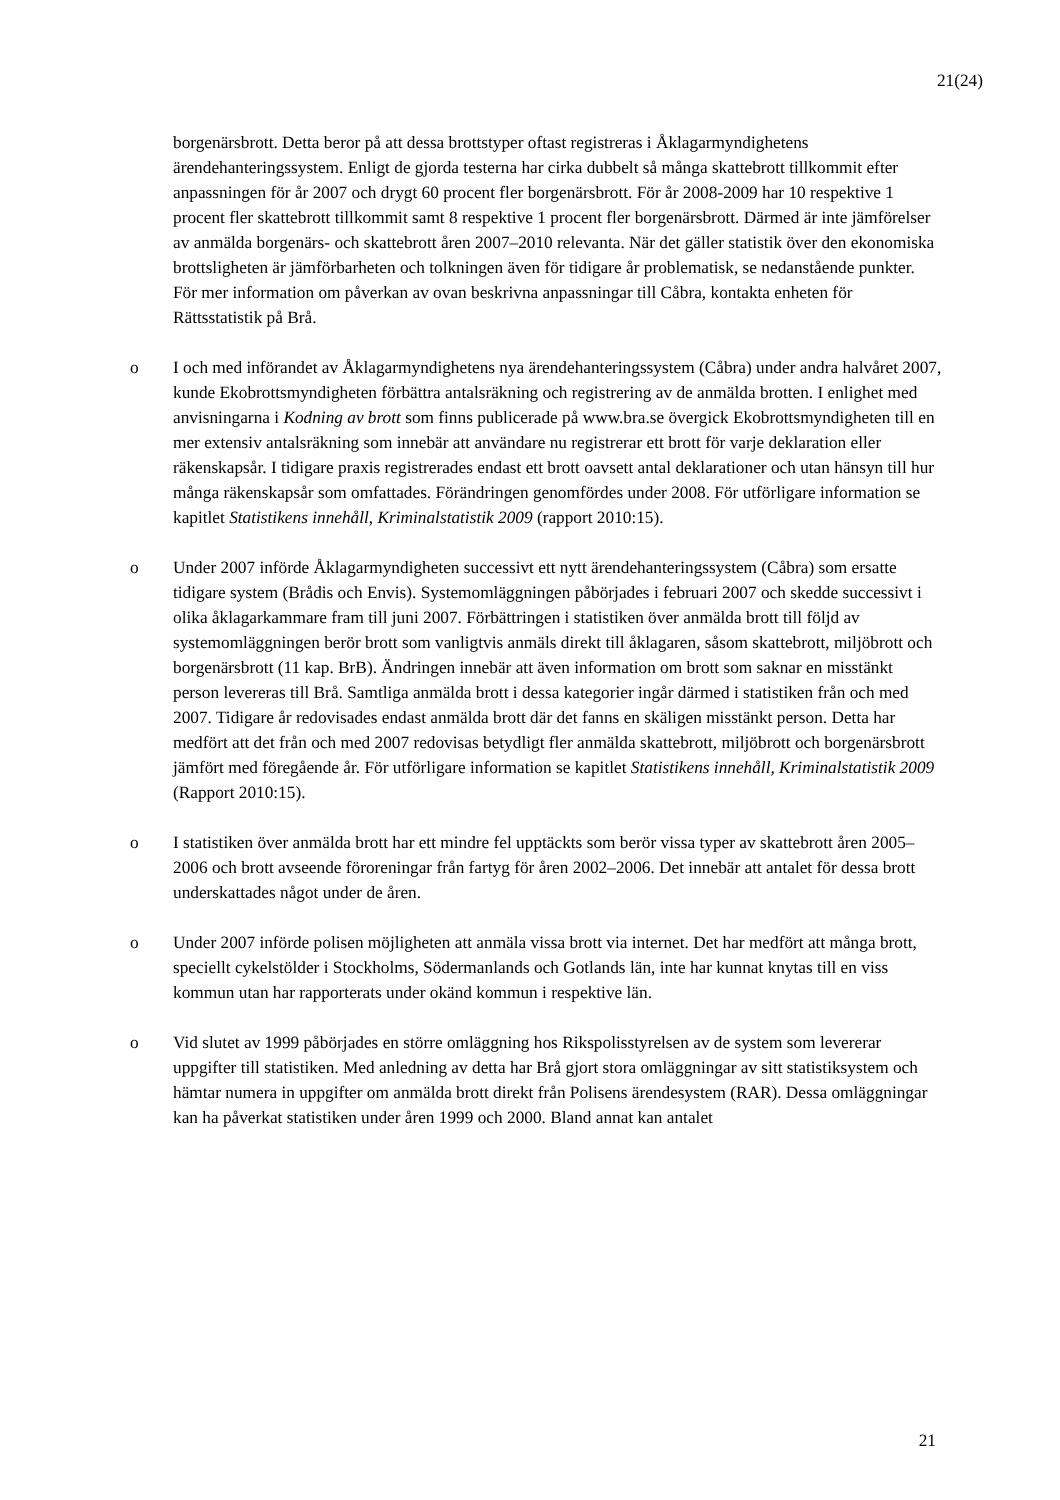21(24)
borgenärsbrott. Detta beror på att dessa brottstyper oftast registreras i Åklagarmyndighetens ärendehanteringssystem. Enligt de gjorda testerna har cirka dubbelt så många skattebrott tillkommit efter anpassningen för år 2007 och drygt 60 procent fler borgenärsbrott. För år 2008-2009 har 10 respektive 1 procent fler skattebrott tillkommit samt 8 respektive 1 procent fler borgenärsbrott. Därmed är inte jämförelser av anmälda borgenärs- och skattebrott åren 2007–2010 relevanta. När det gäller statistik över den ekonomiska brottsligheten är jämförbarheten och tolkningen även för tidigare år problematisk, se nedanstående punkter. För mer information om påverkan av ovan beskrivna anpassningar till Cåbra, kontakta enheten för Rättsstatistik på Brå.
o I och med införandet av Åklagarmyndighetens nya ärendehanteringssystem (Cåbra) under andra halvåret 2007, kunde Ekobrottsmyndigheten förbättra antalsräkning och registrering av de anmälda brotten. I enlighet med anvisningarna i Kodning av brott som finns publicerade på www.bra.se övergick Ekobrottsmyndigheten till en mer extensiv antalsräkning som innebär att användare nu registrerar ett brott för varje deklaration eller räkenskapsår. I tidigare praxis registrerades endast ett brott oavsett antal deklarationer och utan hänsyn till hur många räkenskapsår som omfattades. Förändringen genomfördes under 2008. För utförligare information se kapitlet Statistikens innehåll, Kriminalstatistik 2009 (rapport 2010:15).
o Under 2007 införde Åklagarmyndigheten successivt ett nytt ärendehanteringssystem (Cåbra) som ersatte tidigare system (Brådis och Envis). Systemomläggningen påbörjades i februari 2007 och skedde successivt i olika åklagarkammare fram till juni 2007. Förbättringen i statistiken över anmälda brott till följd av systemomläggningen berör brott som vanligtvis anmäls direkt till åklagaren, såsom skattebrott, miljöbrott och borgenärsbrott (11 kap. BrB). Ändringen innebär att även information om brott som saknar en misstänkt person levereras till Brå. Samtliga anmälda brott i dessa kategorier ingår därmed i statistiken från och med 2007. Tidigare år redovisades endast anmälda brott där det fanns en skäligen misstänkt person. Detta har medfört att det från och med 2007 redovisas betydligt fler anmälda skattebrott, miljöbrott och borgenärsbrott jämfört med föregående år. För utförligare information se kapitlet Statistikens innehåll, Kriminalstatistik 2009 (Rapport 2010:15).
o I statistiken över anmälda brott har ett mindre fel upptäckts som berör vissa typer av skattebrott åren 2005–2006 och brott avseende föroreningar från fartyg för åren 2002–2006. Det innebär att antalet för dessa brott underskattades något under de åren.
o Under 2007 införde polisen möjligheten att anmäla vissa brott via internet. Det har medfört att många brott, speciellt cykelstölder i Stockholms, Södermanlands och Gotlands län, inte har kunnat knytas till en viss kommun utan har rapporterats under okänd kommun i respektive län.
o Vid slutet av 1999 påbörjades en större omläggning hos Rikspolisstyrelsen av de system som levererar uppgifter till statistiken. Med anledning av detta har Brå gjort stora omläggningar av sitt statistiksystem och hämtar numera in uppgifter om anmälda brott direkt från Polisens ärendesystem (RAR). Dessa omläggningar kan ha påverkat statistiken under åren 1999 och 2000. Bland annat kan antalet
21